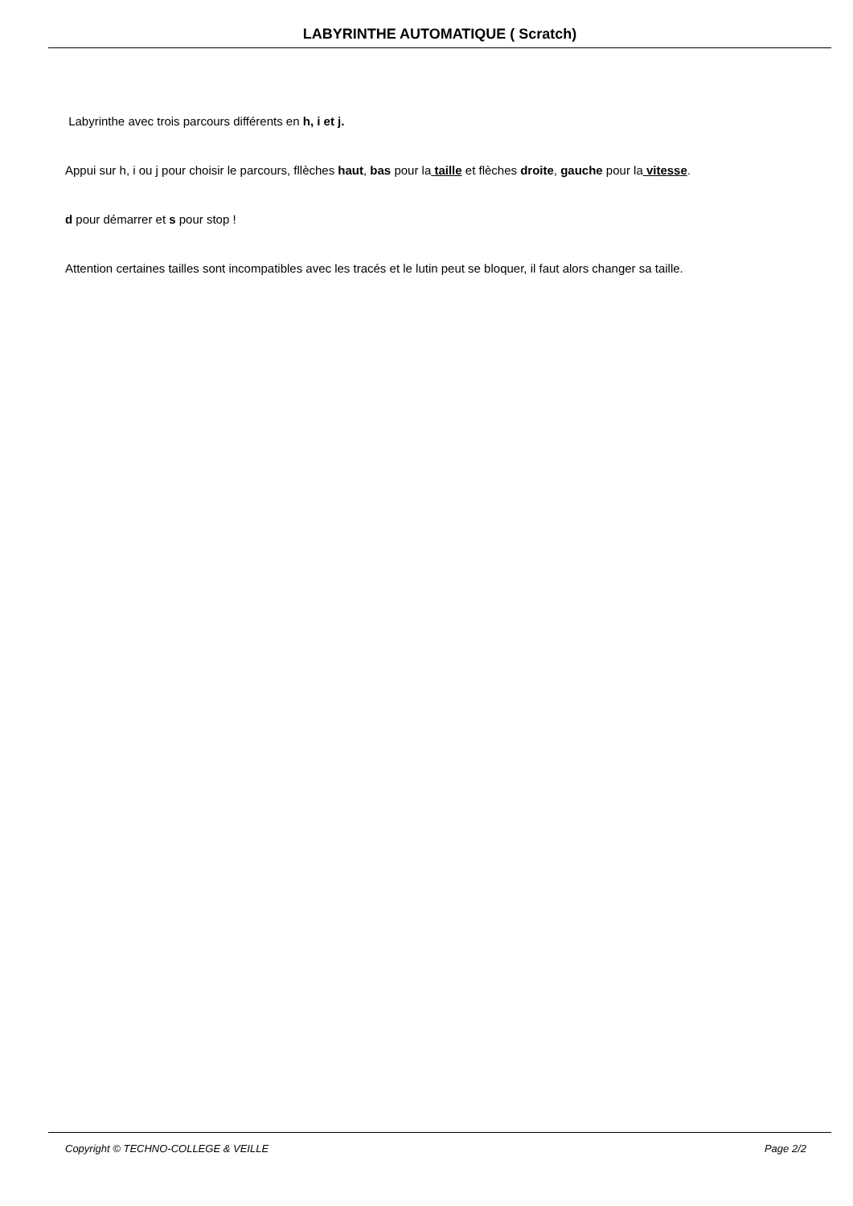LABYRINTHE AUTOMATIQUE ( Scratch)
Labyrinthe avec trois parcours différents en h, i et j.
Appui sur h, i ou j pour choisir le parcours, fllèches haut, bas pour la taille et flèches droite, gauche pour la vitesse.
d pour démarrer et s pour stop !
Attention certaines tailles sont incompatibles avec les tracés et le lutin peut se bloquer, il faut alors changer sa taille.
Copyright © TECHNO-COLLEGE & VEILLE Page 2/2